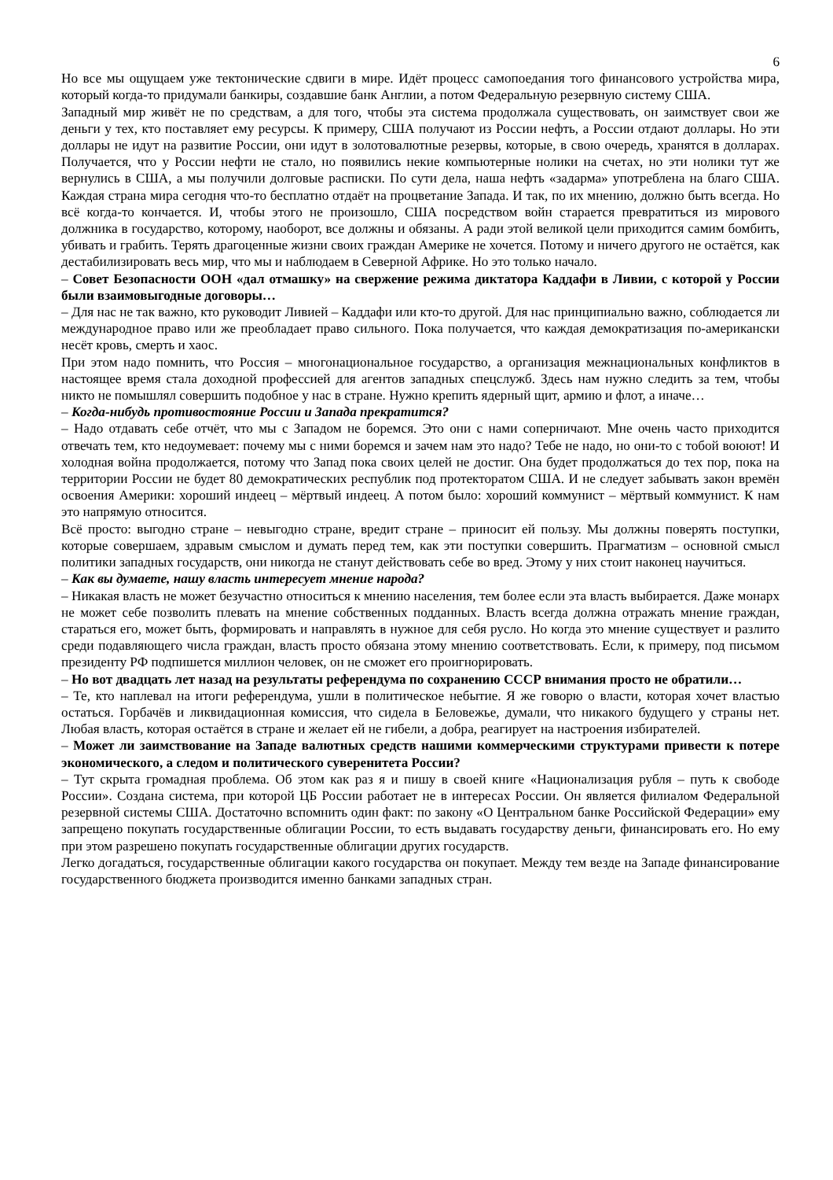6
Но все мы ощущаем уже тектонические сдвиги в мире. Идёт процесс самопоедания того финансового устройства мира, который когда-то придумали банкиры, создавшие банк Англии, а потом Федеральную резервную систему США.
Западный мир живёт не по средствам, а для того, чтобы эта система продолжала существовать, он заимствует свои же деньги у тех, кто поставляет ему ресурсы. К примеру, США получают из России нефть, а России отдают доллары. Но эти доллары не идут на развитие России, они идут в золотовалютные резервы, которые, в свою очередь, хранятся в долларах. Получается, что у России нефти не стало, но появились некие компьютерные нолики на счетах, но эти нолики тут же вернулись в США, а мы получили долговые расписки. По сути дела, наша нефть «задарма» употреблена на благо США. Каждая страна мира сегодня что-то бесплатно отдаёт на процветание Запада. И так, по их мнению, должно быть всегда. Но всё когда-то кончается. И, чтобы этого не произошло, США посредством войн старается превратиться из мирового должника в государство, которому, наоборот, все должны и обязаны. А ради этой великой цели приходится самим бомбить, убивать и грабить. Терять драгоценные жизни своих граждан Америке не хочется. Потому и ничего другого не остаётся, как дестабилизировать весь мир, что мы и наблюдаем в Северной Африке. Но это только начало.
– Совет Безопасности ООН «дал отмашку» на свержение режима диктатора Каддафи в Ливии, с которой у России были взаимовыгодные договоры…
– Для нас не так важно, кто руководит Ливией – Каддафи или кто-то другой. Для нас принципиально важно, соблюдается ли международное право или же преобладает право сильного. Пока получается, что каждая демократизация по-американски несёт кровь, смерть и хаос.
При этом надо помнить, что Россия – многонациональное государство, а организация межнациональных конфликтов в настоящее время стала доходной профессией для агентов западных спецслужб. Здесь нам нужно следить за тем, чтобы никто не помышлял совершить подобное у нас в стране. Нужно крепить ядерный щит, армию и флот, а иначе…
– Когда-нибудь противостояние России и Запада прекратится?
– Надо отдавать себе отчёт, что мы с Западом не боремся. Это они с нами соперничают. Мне очень часто приходится отвечать тем, кто недоумевает: почему мы с ними боремся и зачем нам это надо? Тебе не надо, но они-то с тобой воюют! И холодная война продолжается, потому что Запад пока своих целей не достиг. Она будет продолжаться до тех пор, пока на территории России не будет 80 демократических республик под протекторатом США. И не следует забывать закон времён освоения Америки: хороший индеец – мёртвый индеец. А потом было: хороший коммунист – мёртвый коммунист. К нам это напрямую относится.
Всё просто: выгодно стране – невыгодно стране, вредит стране – приносит ей пользу. Мы должны поверять поступки, которые совершаем, здравым смыслом и думать перед тем, как эти поступки совершить. Прагматизм – основной смысл политики западных государств, они никогда не станут действовать себе во вред. Этому у них стоит наконец научиться.
– Как вы думаете, нашу власть интересует мнение народа?
– Никакая власть не может безучастно относиться к мнению населения, тем более если эта власть выбирается. Даже монарх не может себе позволить плевать на мнение собственных подданных. Власть всегда должна отражать мнение граждан, стараться его, может быть, формировать и направлять в нужное для себя русло. Но когда это мнение существует и разлито среди подавляющего числа граждан, власть просто обязана этому мнению соответствовать. Если, к примеру, под письмом президенту РФ подпишется миллион человек, он не сможет его проигнорировать.
– Но вот двадцать лет назад на результаты референдума по сохранению СССР внимания просто не обратили…
– Те, кто наплевал на итоги референдума, ушли в политическое небытие. Я же говорю о власти, которая хочет властью остаться. Горбачёв и ликвидационная комиссия, что сидела в Беловежье, думали, что никакого будущего у страны нет. Любая власть, которая остаётся в стране и желает ей не гибели, а добра, реагирует на настроения избирателей.
– Может ли заимствование на Западе валютных средств нашими коммерческими структурами привести к потере экономического, а следом и политического суверенитета России?
– Тут скрыта громадная проблема. Об этом как раз я и пишу в своей книге «Национализация рубля – путь к свободе России». Создана система, при которой ЦБ России работает не в интересах России. Он является филиалом Федеральной резервной системы США. Достаточно вспомнить один факт: по закону «О Центральном банке Российской Федерации» ему запрещено покупать государственные облигации России, то есть выдавать государству деньги, финансировать его. Но ему при этом разрешено покупать государственные облигации других государств.
Легко догадаться, государственные облигации какого государства он покупает. Между тем везде на Западе финансирование государственного бюджета производится именно банками западных стран.